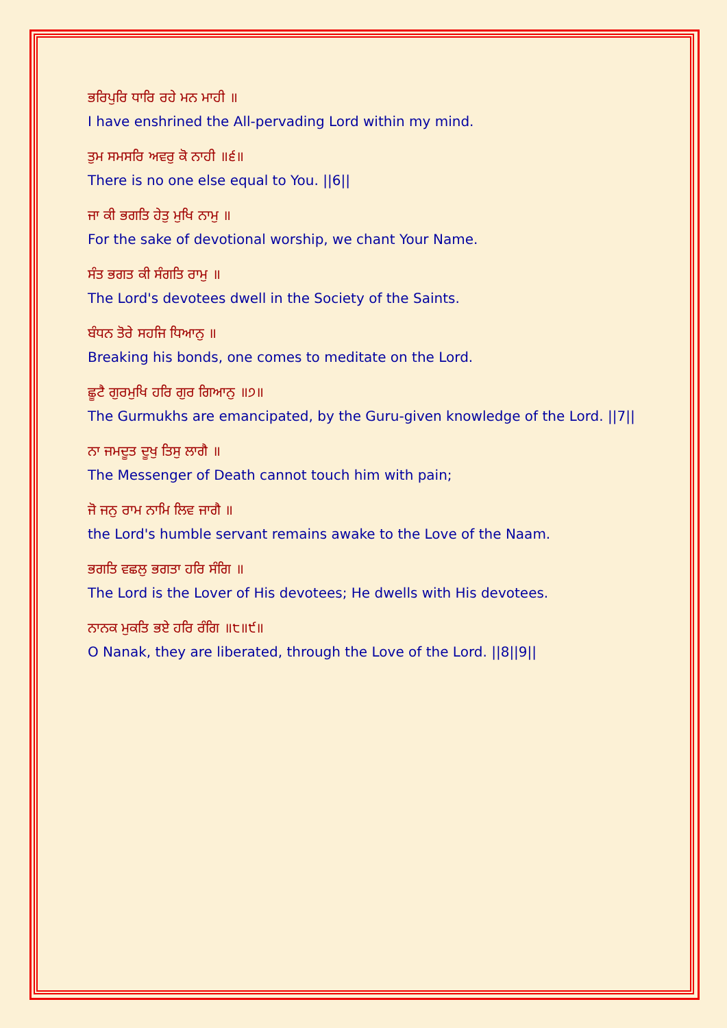ਭਰਿਪੁਰਿ ਧਾਰਿ ਰਹੇ ਮਨ ਮਾਹੀ ॥
I have enshrined the All-pervading Lord within my mind.
ਤੁਮ ਸਮਸਰਿ ਅਵਰੁ ਕੋ ਨਾਹੀ ॥੬॥
There is no one else equal to You. ||6||
ਜਾ ਕੀ ਭਗਤਿ ਹੇਤੁ ਮੁਖਿ ਨਾਮੁ ॥
For the sake of devotional worship, we chant Your Name.
ਸੰਤ ਭਗਤ ਕੀ ਸੰਗਤਿ ਰਾਮੁ ॥
The Lord's devotees dwell in the Society of the Saints.
ਬੰਧਨ ਤੋਰੇ ਸਹਜਿ ਧਿਆਨੁ ॥
Breaking his bonds, one comes to meditate on the Lord.
ਛੂਟੈ ਗੁਰਮੁਖਿ ਹਰਿ ਗੁਰ ਗਿਆਨੁ ॥੭॥
The Gurmukhs are emancipated, by the Guru-given knowledge of the Lord. ||7||
ਨਾ ਜਮਦੂਤ ਦੂਖੁ ਤਿਸੁ ਲਾਗੈ ॥
The Messenger of Death cannot touch him with pain;
ਜੋ ਜਨੁ ਰਾਮ ਨਾਮਿ ਲਿਵ ਜਾਗੈ ॥
the Lord's humble servant remains awake to the Love of the Naam.
ਭਗਤਿ ਵਛਲੁ ਭਗਤਾ ਹਰਿ ਸੰਗਿ ॥
The Lord is the Lover of His devotees; He dwells with His devotees.
ਨਾਨਕ ਮੁਕਤਿ ਭਏ ਹਰਿ ਰੰਗਿ ॥੮॥੯॥
O Nanak, they are liberated, through the Love of the Lord. ||8||9||